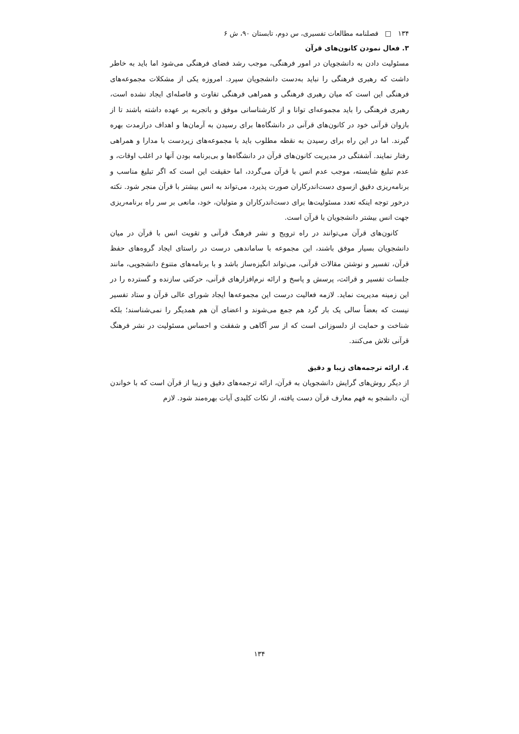۱۳۴ □ فصلنامه مطالعات تفسیری، س دوم، تابستان ۹۰، ش ۶
۳. فعال نمودن کانون‌های قرآن
مسئولیت دادن به دانشجویان در امور فرهنگی، موجب رشد فضای فرهنگی می‌شود اما باید به خاطر داشت که رهبری فرهنگی را نباید به‌دست دانشجویان سپرد. امروزه یکی از مشکلات مجموعه‌های فرهنگی این است که میان رهبری فرهنگی و همراهی فرهنگی تفاوت و فاصله‌ای ایجاد نشده است، رهبری فرهنگی را باید مجموعه‌ای توانا و از کارشناسانی موفق و باتجربه بر عهده داشته باشند تا از بازوان قرآنی خود در کانون‌های قرآنی در دانشگاه‌ها برای رسیدن به آرمان‌ها و اهداف درازمدت بهره گیرند. اما در این راه برای رسیدن به نقطه مطلوب باید با مجموعه‌های زیردست با مدارا و همراهی رفتار نمایند. آشفتگی در مدیریت کانون‌های قرآن در دانشگاه‌ها و بی‌برنامه بودن آنها در اغلب اوقات، و عدم تبلیغ شایسته، موجب عدم انس با قرآن می‌گردد، اما حقیقت این است که اگر تبلیغ مناسب و برنامه‌ریزی دقیق ازسوی دست‌اندرکاران صورت پذیرد، می‌تواند به انس بیشتر با قرآن منجر شود. نکته درخور توجه اینکه تعدد مسئولیت‌ها برای دست‌اندرکاران و متولیان، خود، مانعی بر سر راه برنامه‌ریزی جهت انس بیشتر دانشجویان با قرآن است.
کانون‌های قرآن می‌توانند در راه ترویج و نشر فرهنگ قرآنی و تقویت انس با قرآن در میان دانشجویان بسیار موفق باشند، این مجموعه با ساماندهی درست در راستای ایجاد گروه‌های حفظ قرآن، تفسیر و نوشتن مقالات قرآنی، می‌تواند انگیزه‌ساز باشد و با برنامه‌های متنوع دانشجویی، مانند جلسات تفسیر و قرائت، پرسش و پاسخ و ارائه نرم‌افزارهای قرآنی، حرکتی سازنده و گسترده را در این زمینه مدیریت نماید. لازمه فعالیت درست این مجموعه‌ها ایجاد شورای عالی قرآن و ستاد تفسیر نیست که بعضاً سالی یک بار گرد هم جمع می‌شوند و اعضای آن هم همدیگر را نمی‌شناسند؛ بلکه شناخت و حمایت از دلسوزانی است که از سر آگاهی و شفقت و احساس مسئولیت در نشر فرهنگ قرآنی تلاش می‌کنند.
٤. ارائه ترجمه‌های زیبا و دقیق
از دیگر روش‌های گرایش دانشجویان به قرآن، ارائه ترجمه‌های دقیق و زیبا از قرآن است که با خواندن آن، دانشجو به فهم معارف قرآن دست یافته، از نکات کلیدی آیات بهره‌مند شود. لازم
۱۳۴